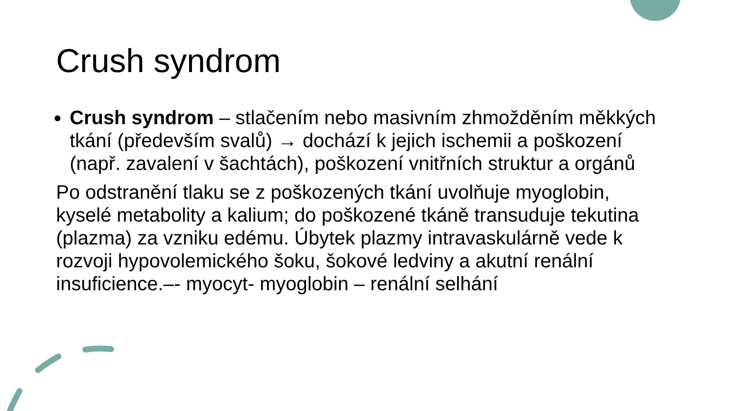Crush syndrom
Crush syndrom – stlačením nebo masivním zhmožděním měkkých tkání (především svalů) → dochází k jejich ischemii a poškození (např. zavalení v šachtách), poškození vnitřních struktur a orgánů
Po odstranění tlaku se z poškozených tkání uvolňuje myoglobin, kyselé metabolity a kalium; do poškozené tkáně transuduje tekutina (plazma) za vzniku edému. Úbytek plazmy intravaskulárně vede k rozvoji hypovolemického šoku, šokové ledviny a akutní renální insuficience.–- myocyt- myoglobin – renální selhání